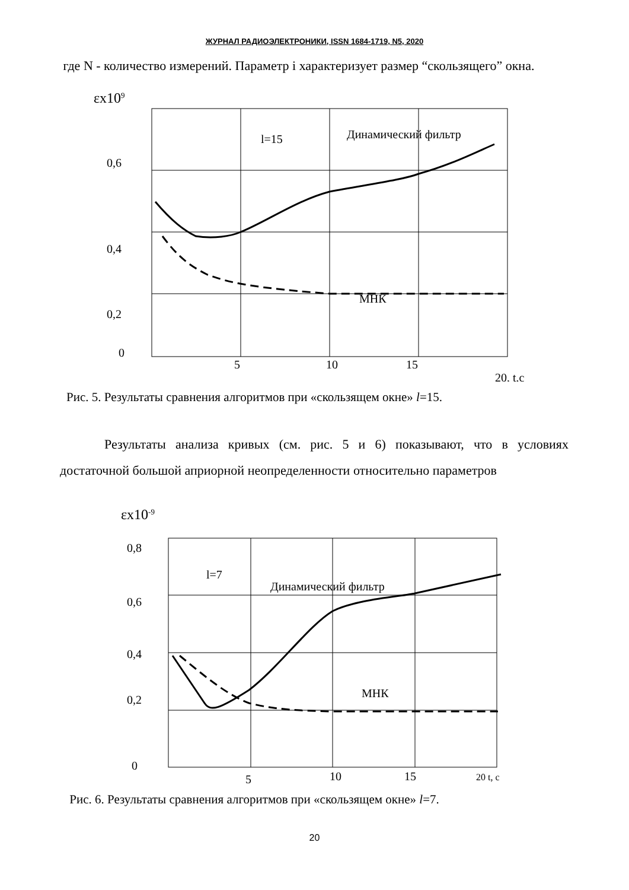ЖУРНАЛ РАДИОЭЛЕКТРОНИКИ, ISSN 1684-1719, N5, 2020
где N - количество измерений. Параметр i характеризует размер “скользящего” окна.
εx109
0,6
0,4
0,2
0
5
10
15
20, t,c
l=15
Динамический фильтр
МНК
Рис. 5. Результаты сравнения алгоритмов при «скользящем окне» l=15.
Результаты анализа кривых (см. рис. 5 и 6) показывают, что в условиях достаточной большой априорной неопределенности относительно параметров
εx10-9
0,8
0,6
0,4
0,2
0
5
10
15
20 t, c
l=7
Динамический фильтр
МНК
Рис. 6. Результаты сравнения алгоритмов при «скользящем окне» l=7.
20